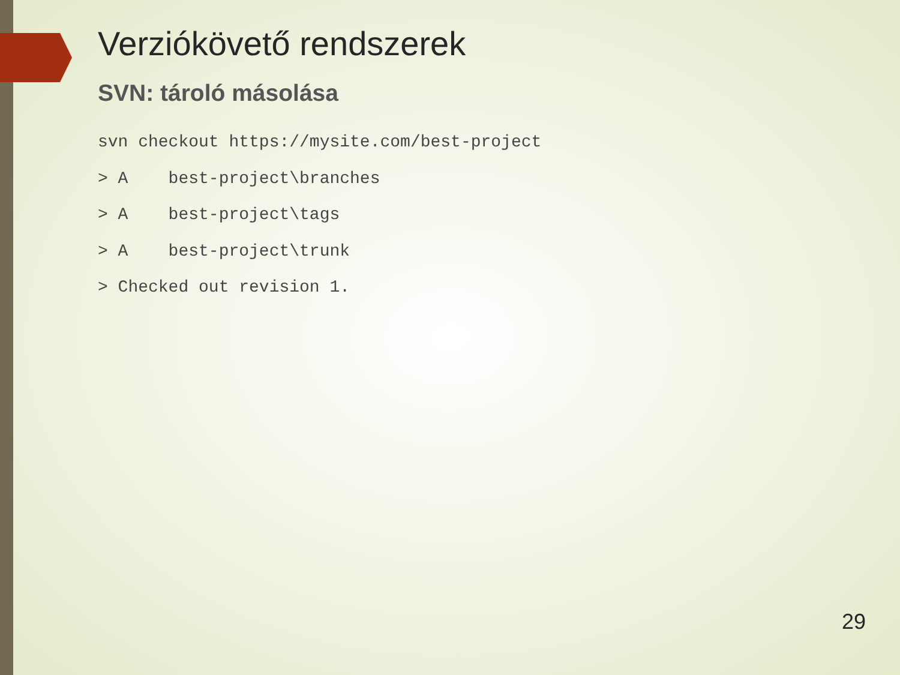Verziókövető rendszerek
SVN: tároló másolása
svn checkout https://mysite.com/best-project
> A    best-project\branches
> A    best-project\tags
> A    best-project\trunk
> Checked out revision 1.
29